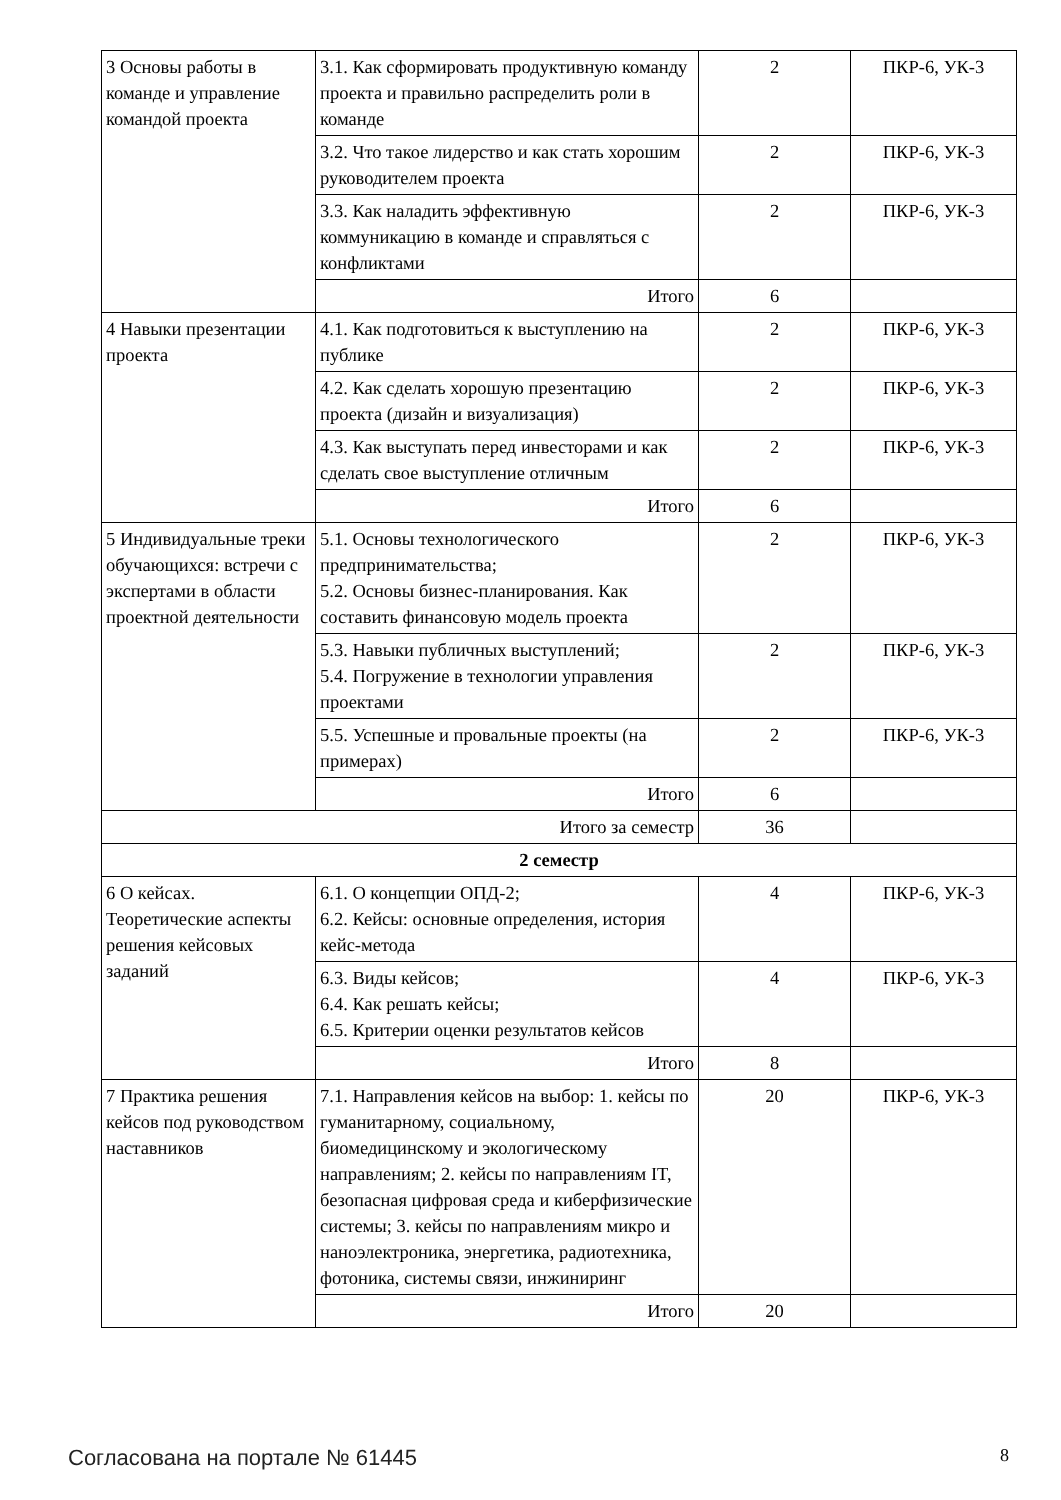| 3 Основы работы в команде и управление командой проекта | 3.1. Как сформировать продуктивную команду проекта и правильно распределить роли в команде | 2 | ПКР-6, УК-3 |
| | 3.2. Что такое лидерство и как стать хорошим руководителем проекта | 2 | ПКР-6, УК-3 |
| | 3.3. Как наладить эффективную коммуникацию в команде и справляться с конфликтами | 2 | ПКР-6, УК-3 |
| | Итого | 6 | |
| 4 Навыки презентации проекта | 4.1. Как подготовиться к выступлению на публике | 2 | ПКР-6, УК-3 |
| | 4.2. Как сделать хорошую презентацию проекта (дизайн и визуализация) | 2 | ПКР-6, УК-3 |
| | 4.3. Как выступать перед инвесторами и как сделать свое выступление отличным | 2 | ПКР-6, УК-3 |
| | Итого | 6 | |
| 5 Индивидуальные треки обучающихся: встречи с экспертами в области проектной деятельности | 5.1. Основы технологического предпринимательства; 5.2. Основы бизнес-планирования. Как составить финансовую модель проекта | 2 | ПКР-6, УК-3 |
| | 5.3. Навыки публичных выступлений; 5.4. Погружение в технологии управления проектами | 2 | ПКР-6, УК-3 |
| | 5.5. Успешные и провальные проекты (на примерах) | 2 | ПКР-6, УК-3 |
| | Итого | 6 | |
| Итого за семестр | | 36 | |
| 2 семестр | | | |
| 6 О кейсах. Теоретические аспекты решения кейсовых заданий | 6.1. О концепции ОПД-2; 6.2. Кейсы: основные определения, история кейс-метода | 4 | ПКР-6, УК-3 |
| | 6.3. Виды кейсов; 6.4. Как решать кейсы; 6.5. Критерии оценки результатов кейсов | 4 | ПКР-6, УК-3 |
| | Итого | 8 | |
| 7 Практика решения кейсов под руководством наставников | 7.1. Направления кейсов на выбор: 1. кейсы по гуманитарному, социальному, биомедицинскому и экологическому направлениям; 2. кейсы по направлениям IT, безопасная цифровая среда и киберфизические системы; 3. кейсы по направлениям микро и наноэлектроника, энергетика, радиотехника, фотоника, системы связи, инжиниринг | 20 | ПКР-6, УК-3 |
| | Итого | 20 | |
Согласована на портале № 61445 8